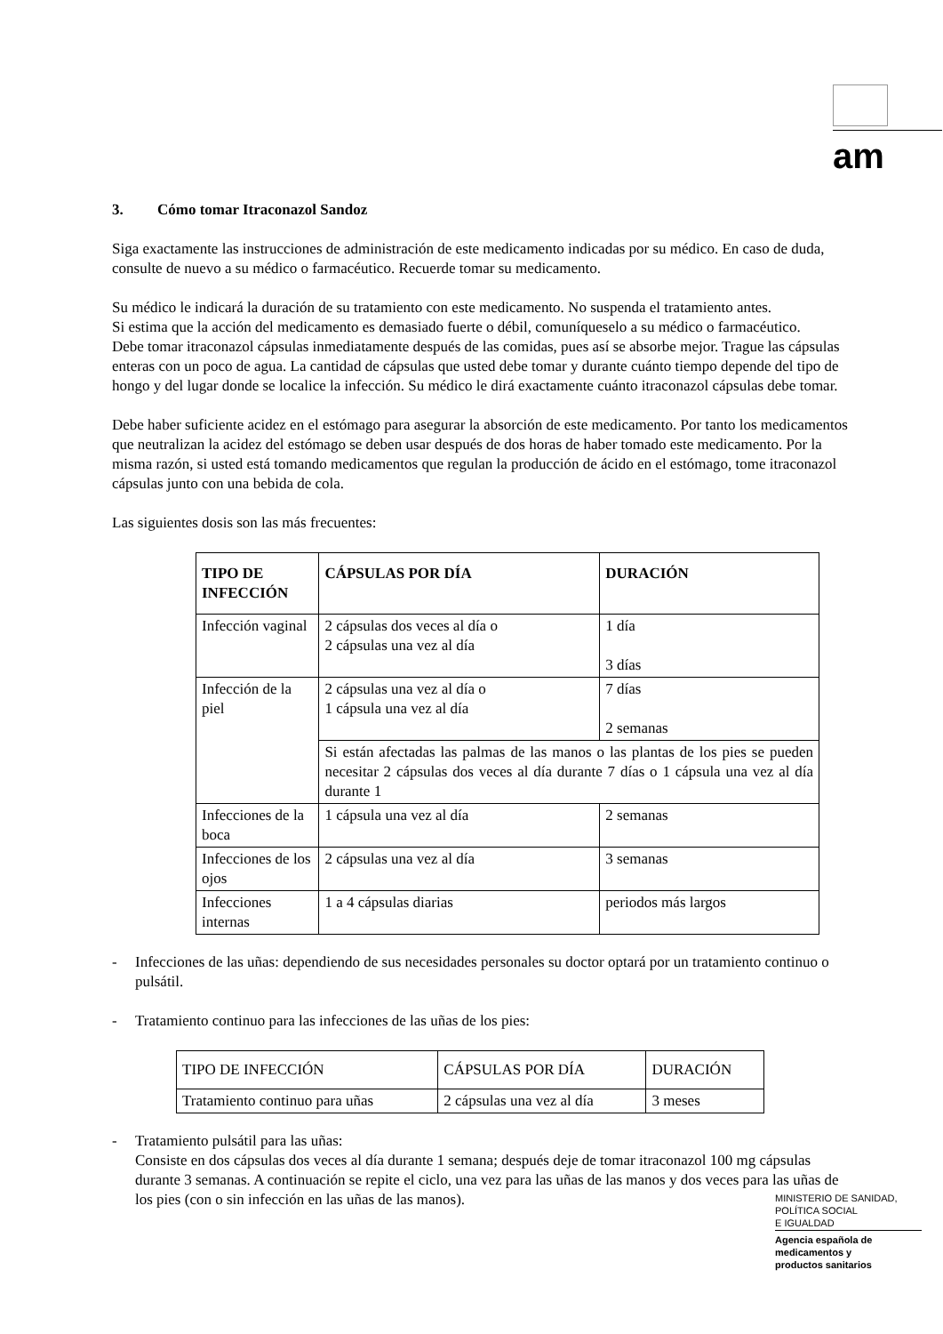am
3. Cómo tomar Itraconazol Sandoz
Siga exactamente las instrucciones de administración de este medicamento indicadas por su médico. En caso de duda, consulte de nuevo a su médico o farmacéutico. Recuerde tomar su medicamento.
Su médico le indicará la duración de su tratamiento con este medicamento. No suspenda el tratamiento antes.
Si estima que la acción del medicamento es demasiado fuerte o débil, comuníqueselo a su médico o farmacéutico.
Debe tomar itraconazol cápsulas inmediatamente después de las comidas, pues así se absorbe mejor. Trague las cápsulas enteras con un poco de agua. La cantidad de cápsulas que usted debe tomar y durante cuánto tiempo depende del tipo de hongo y del lugar donde se localice la infección. Su médico le dirá exactamente cuánto itraconazol cápsulas debe tomar.
Debe haber suficiente acidez en el estómago para asegurar la absorción de este medicamento. Por tanto los medicamentos que neutralizan la acidez del estómago se deben usar después de dos horas de haber tomado este medicamento. Por la misma razón, si usted está tomando medicamentos que regulan la producción de ácido en el estómago, tome itraconazol cápsulas junto con una bebida de cola.
Las siguientes dosis son las más frecuentes:
| TIPO DE INFECCIÓN | CÁPSULAS POR DÍA | DURACIÓN |
| --- | --- | --- |
| Infección vaginal | 2 cápsulas dos veces al día o 2 cápsulas una vez al día | 1 día 3 días |
| Infección de la piel | 2 cápsulas una vez al día o 1 cápsula una vez al día | 7 días 2 semanas |
| | Si están afectadas las palmas de las manos o las plantas de los pies se pueden necesitar 2 cápsulas dos veces al día durante 7 días o 1 cápsula una vez al día durante 1 | |
| Infecciones de la boca | 1 cápsula una vez al día | 2 semanas |
| Infecciones de los ojos | 2 cápsulas una vez al día | 3 semanas |
| Infecciones internas | 1 a 4 cápsulas diarias | periodos más largos |
- Infecciones de las uñas: dependiendo de sus necesidades personales su doctor optará por un tratamiento continuo o pulsátil.
- Tratamiento continuo para las infecciones de las uñas de los pies:
| TIPO DE INFECCIÓN | CÁPSULAS POR DÍA | DURACIÓN |
| Tratamiento continuo para uñas | 2 cápsulas una vez al día | 3 meses |
- Tratamiento pulsátil para las uñas:
Consiste en dos cápsulas dos veces al día durante 1 semana; después deje de tomar itraconazol 100 mg cápsulas durante 3 semanas. A continuación se repite el ciclo, una vez para las uñas de las manos y dos veces para las uñas de los pies (con o sin infección en las uñas de las manos).
MINISTERIO DE SANIDAD,
POLÍTICA SOCIAL
E IGUALDAD
Agencia española de
medicamentos y
productos sanitarios